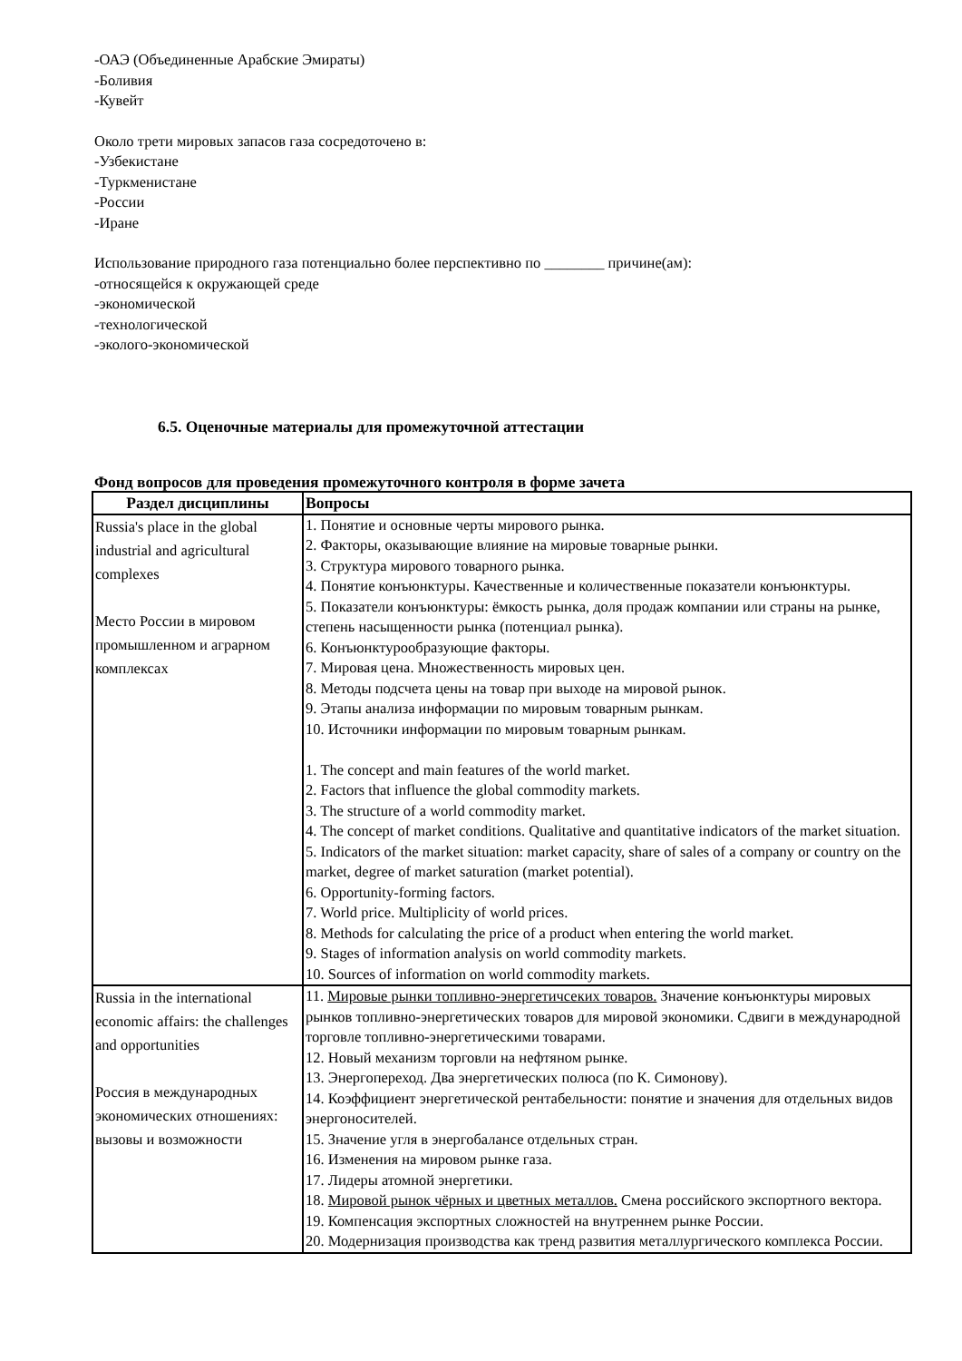-ОАЭ (Объединенные Арабские Эмираты)
-Боливия
-Кувейт
Около трети мировых запасов газа сосредоточено в:
-Узбекистане
-Туркменистане
-России
-Иране
Использование природного газа потенциально более перспективно по ________ причине(ам):
-относящейся к окружающей среде
-экономической
-технологической
-эколого-экономической
6.5. Оценочные материалы для промежуточной аттестации
Фонд вопросов для проведения промежуточного контроля в форме зачета
| Раздел дисциплины | Вопросы |
| --- | --- |
| Russia's place in the global industrial and agricultural complexes Место России в мировом промышленном и аграрном комплексах | 1. Понятие и основные черты мирового рынка. 2. Факторы, оказывающие влияние на мировые товарные рынки. 3. Структура мирового товарного рынка. 4. Понятие конъюнктуры. Качественные и количественные показатели конъюнктуры. 5. Показатели конъюнктуры: ёмкость рынка, доля продаж компании или страны на рынке, степень насыщенности рынка (потенциал рынка). 6. Конъюнктурообразующие факторы. 7. Мировая цена. Множественность мировых цен. 8. Методы подсчета цены на товар при выходе на мировой рынок. 9. Этапы анализа информации по мировым товарным рынкам. 10. Источники информации по мировым товарным рынкам. 1. The concept and main features of the world market. 2. Factors that influence the global commodity markets. 3. The structure of a world commodity market. 4. The concept of market conditions. Qualitative and quantitative indicators of the market situation. 5. Indicators of the market situation: market capacity, share of sales of a company or country on the market, degree of market saturation (market potential). 6. Opportunity-forming factors. 7. World price. Multiplicity of world prices. 8. Methods for calculating the price of a product when entering the world market. 9. Stages of information analysis on world commodity markets. 10. Sources of information on world commodity markets. |
| Russia in the international economic affairs: the challenges and opportunities Россия в международных экономических отношениях: вызовы и возможности | 11. Мировые рынки топливно-энергетичсеких товаров. Значение конъюнктуры мировых рынков топливно-энергетических товаров для мировой экономики. Сдвиги в международной торговле топливно-энергетическими товарами. 12. Новый механизм торговли на нефтяном рынке. 13. Энергопереход. Два энергетических полюса (по К. Симонову). 14. Коэффициент энергетической рентабельности: понятие и значения для отдельных видов энергоносителей. 15. Значение угля в энергобалансе отдельных стран. 16. Изменения на мировом рынке газа. 17. Лидеры атомной энергетики. 18. Мировой рынок чёрных и цветных металлов. Смена российского экспортного вектора. 19. Компенсация экспортных сложностей на внутреннем рынке России. 20. Модернизация производства как тренд развития металлургического комплекса России. |